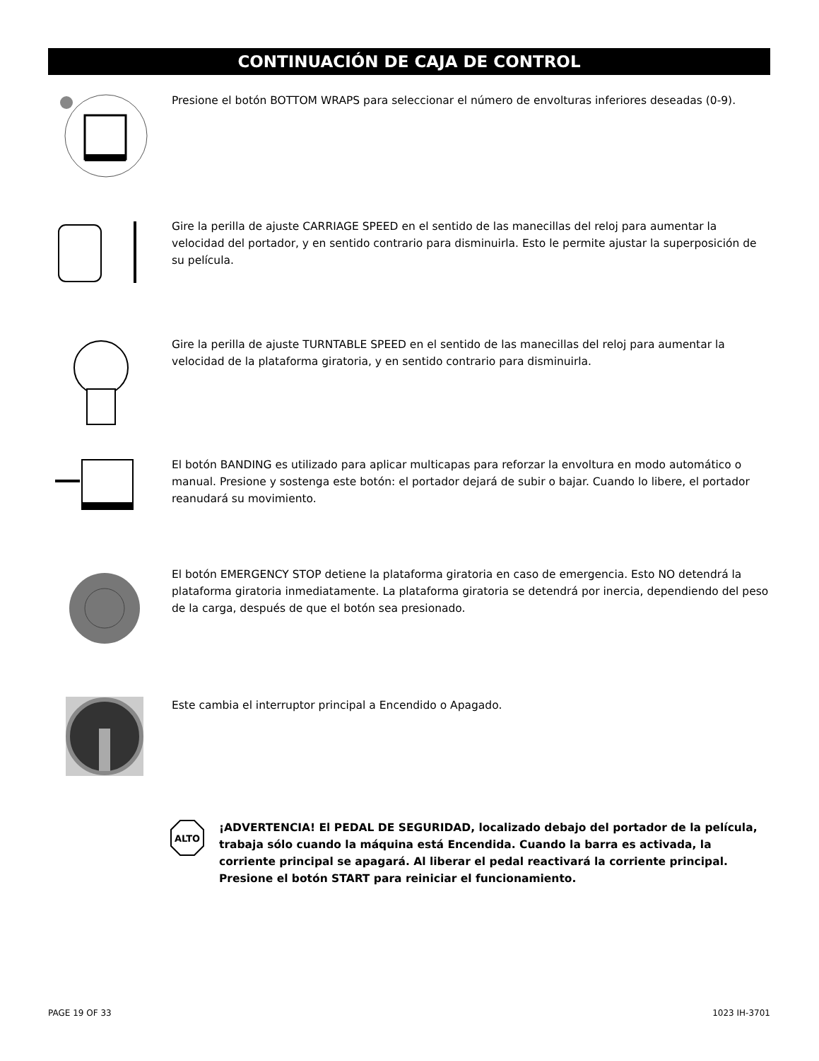CONTINUACIÓN DE CAJA DE CONTROL
Presione el botón BOTTOM WRAPS para seleccionar el número de envolturas inferiores deseadas (0-9).
Gire la perilla de ajuste CARRIAGE SPEED en el sentido de las manecillas del reloj para aumentar la velocidad del portador, y en sentido contrario para disminuirla. Esto le permite ajustar la superposición de su película.
Gire la perilla de ajuste TURNTABLE SPEED en el sentido de las manecillas del reloj para aumentar la velocidad de la plataforma giratoria, y en sentido contrario para disminuirla.
El botón BANDING es utilizado para aplicar multicapas para reforzar la envoltura en modo automático o manual. Presione y sostenga este botón: el portador dejará de subir o bajar. Cuando lo libere, el portador reanudará su movimiento.
El botón EMERGENCY STOP detiene la plataforma giratoria en caso de emergencia. Esto NO detendrá la plataforma giratoria inmediatamente. La plataforma giratoria se detendrá por inercia, dependiendo del peso de la carga, después de que el botón sea presionado.
Este cambia el interruptor principal a Encendido o Apagado.
ALTO
¡ADVERTENCIA! El PEDAL DE SEGURIDAD, localizado debajo del portador de la película, trabaja sólo cuando la máquina está Encendida. Cuando la barra es activada, la corriente principal se apagará. Al liberar el pedal reactivará la corriente principal. Presione el botón START para reiniciar el funcionamiento.
PAGE 19 OF 33 1023 IH-3701